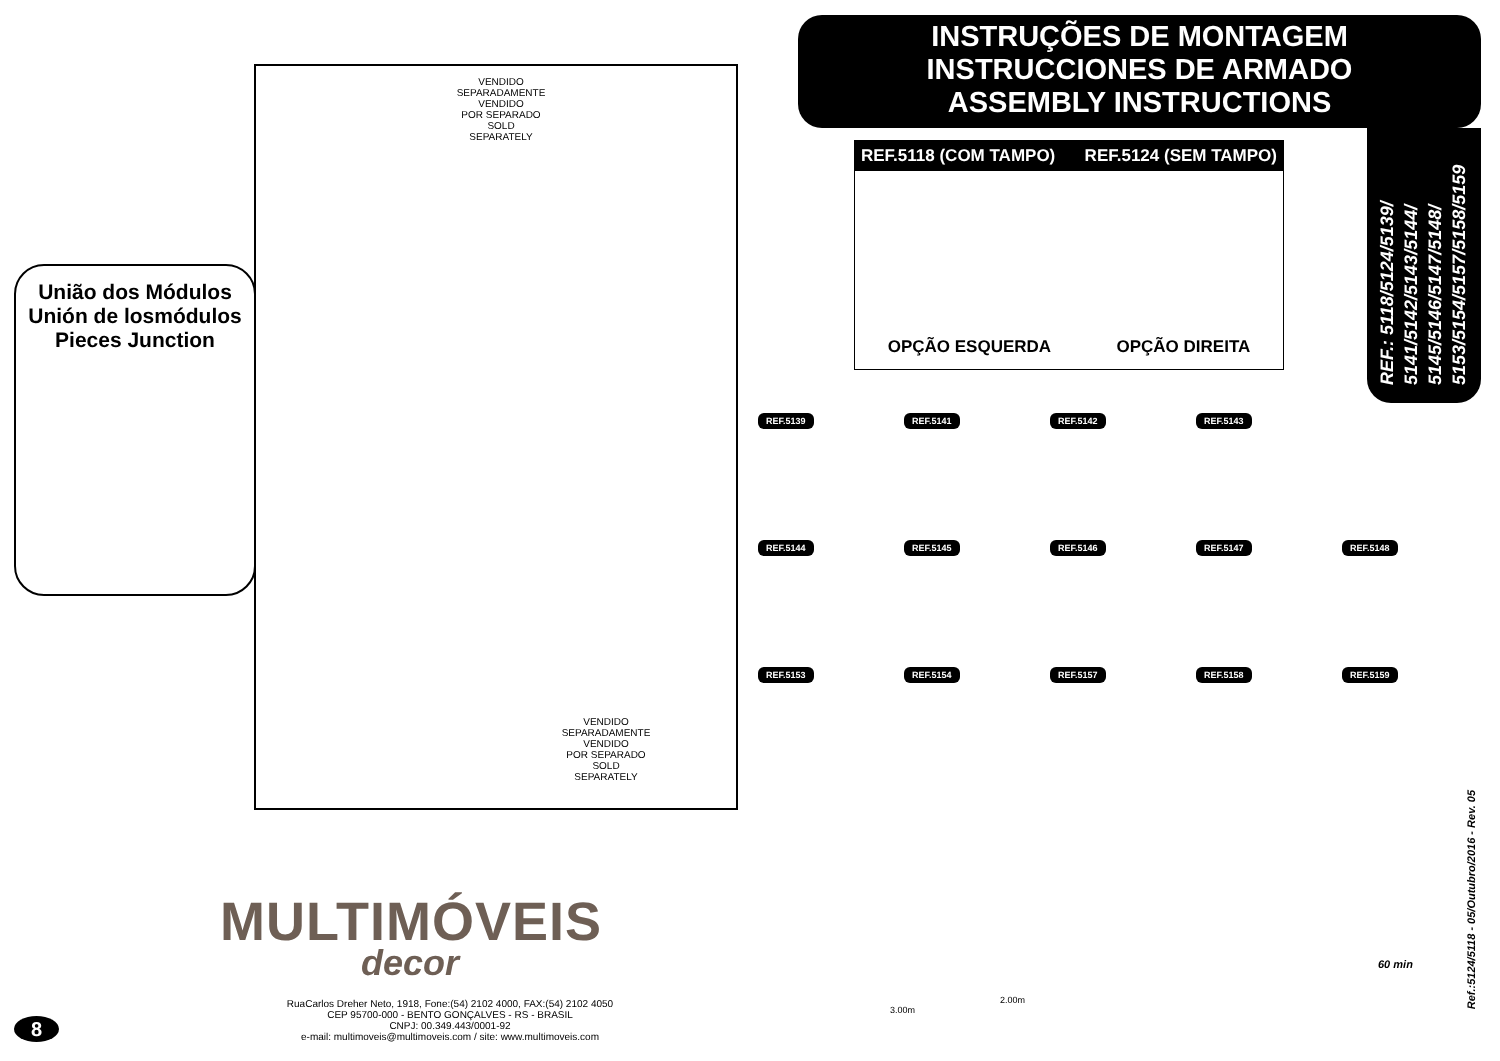União dos Módulos
Unión de losmódulos
Pieces Junction
VENDIDO
SEPARADAMENTE
VENDIDO
POR SEPARADO
SOLD
SEPARATELY
VENDIDO
SEPARADAMENTE
VENDIDO
POR SEPARADO
SOLD
SEPARATELY
MULTIMÓVEIS
decor
RuaCarlos Dreher Neto, 1918, Fone:(54) 2102 4000, FAX:(54) 2102 4050
CEP 95700-000 - BENTO GONÇALVES - RS - BRASIL
CNPJ: 00.349.443/0001-92
e-mail: multimoveis@multimoveis.com / site: www.multimoveis.com
8
INSTRUÇÕES DE MONTAGEM
INSTRUCCIONES DE ARMADO
ASSEMBLY INSTRUCTIONS
REF.: 5118/5124/5139/
5141/5142/5143/5144/
5145/5146/5147/5148/
5153/5154/5157/5158/5159
REF.5118 (COM TAMPO) REF.5124 (SEM TAMPO)
OPÇÃO ESQUERDA OPÇÃO DIREITA
REF.5139
REF.5141
REF.5142
REF.5143
REF.5144
REF.5145
REF.5146
REF.5147
REF.5148
REF.5153
REF.5154
REF.5157
REF.5158
REF.5159
3.00m
2.00m
60 min
Ref.:5124/5118 - 05/Outubro/2016 - Rev. 05